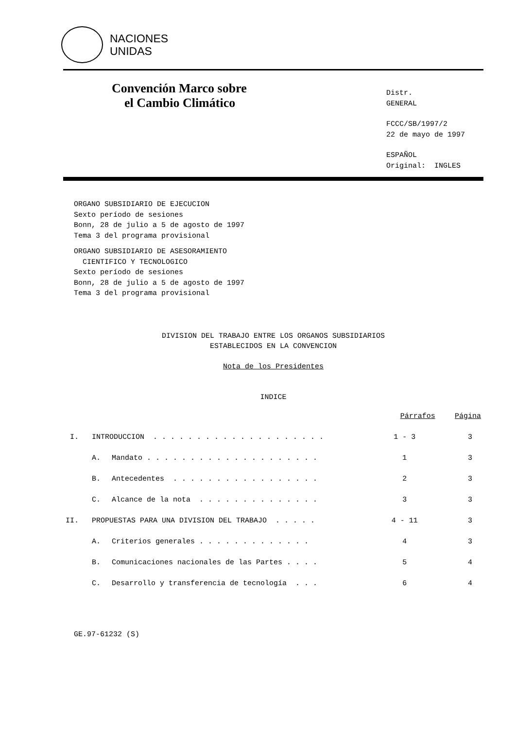NACIONES
UNIDAS
Convención Marco sobre
el Cambio Climático
Distr.
GENERAL
FCCC/SB/1997/2
22 de mayo de 1997
ESPAÑOL
Original: INGLES
ORGANO SUBSIDIARIO DE EJECUCION
Sexto período de sesiones
Bonn, 28 de julio a 5 de agosto de 1997
Tema 3 del programa provisional
ORGANO SUBSIDIARIO DE ASESORAMIENTO
CIENTIFICO Y TECNOLOGICO
Sexto período de sesiones
Bonn, 28 de julio a 5 de agosto de 1997
Tema 3 del programa provisional
DIVISION DEL TRABAJO ENTRE LOS ORGANOS SUBSIDIARIOS
ESTABLECIDOS EN LA CONVENCION
Nota de los Presidentes
INDICE
| | | | Párrafos | Página |
| --- | --- | --- | --- | --- |
| I. | INTRODUCCION . . . . . . . . . . . . . . . . . . . . | | 1 - 3 | 3 |
| | A. | Mandato . . . . . . . . . . . . . . . . . . . . | 1 | 3 |
| | B. | Antecedentes . . . . . . . . . . . . . . . . . | 2 | 3 |
| | C. | Alcance de la nota . . . . . . . . . . . . . . | 3 | 3 |
| II. | PROPUESTAS PARA UNA DIVISION DEL TRABAJO . . . . . | | 4 - 11 | 3 |
| | A. | Criterios generales . . . . . . . . . . . . . | 4 | 3 |
| | B. | Comunicaciones nacionales de las Partes . . . . | 5 | 4 |
| | C. | Desarrollo y transferencia de tecnología . . . | 6 | 4 |
GE.97-61232 (S)